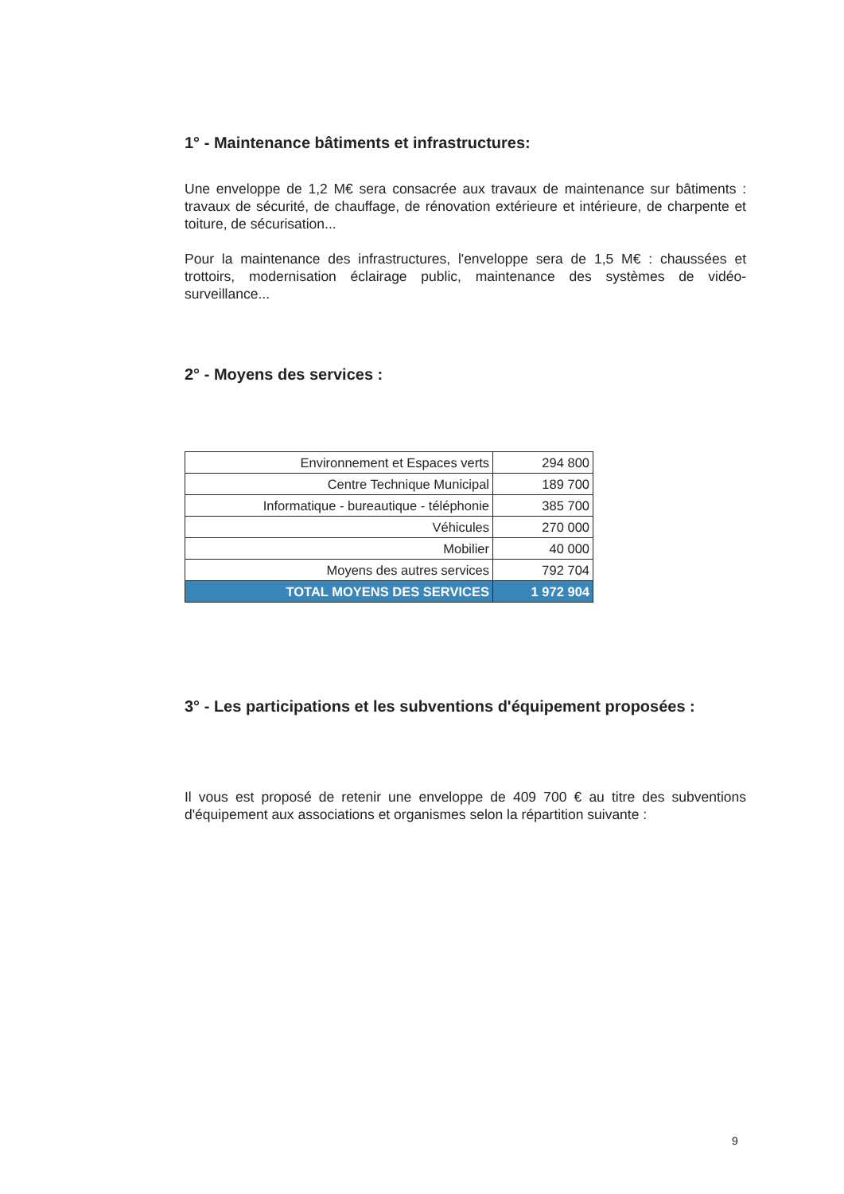1° - Maintenance bâtiments et infrastructures:
Une enveloppe de 1,2 M€ sera consacrée aux travaux de maintenance sur bâtiments : travaux de sécurité, de chauffage, de rénovation extérieure et intérieure, de charpente et toiture, de sécurisation...
Pour la maintenance des infrastructures, l'enveloppe sera de 1,5 M€ : chaussées et trottoirs, modernisation éclairage public, maintenance des systèmes de vidéo-surveillance...
2° - Moyens des services :
| Environnement et Espaces verts | 294 800 |
| Centre Technique Municipal | 189 700 |
| Informatique - bureautique - téléphonie | 385 700 |
| Véhicules | 270 000 |
| Mobilier | 40 000 |
| Moyens des autres services | 792 704 |
| TOTAL MOYENS DES SERVICES | 1 972 904 |
3° - Les participations et les subventions d'équipement proposées :
Il vous est proposé de retenir une enveloppe de 409 700 € au titre des subventions d'équipement aux associations et organismes selon la répartition suivante :
9